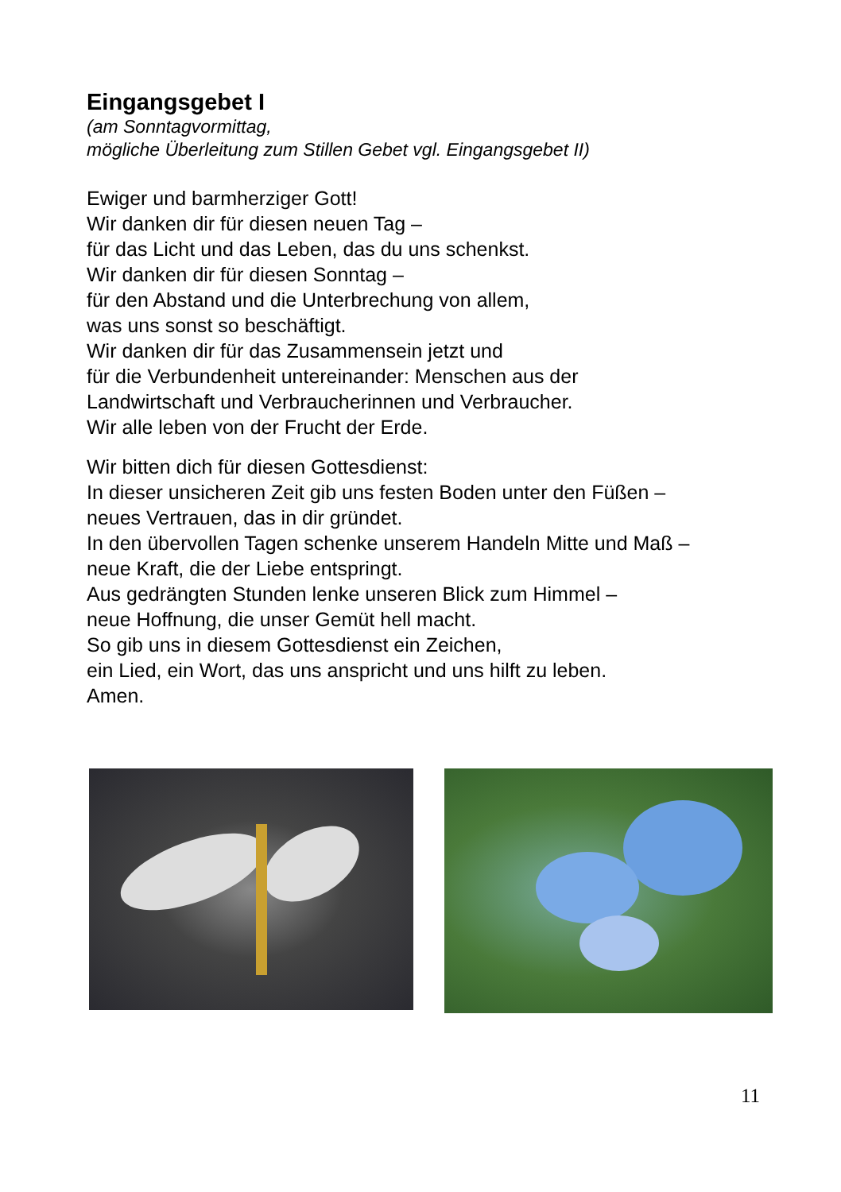Eingangsgebet I
(am Sonntagvormittag,
mögliche Überleitung zum Stillen Gebet vgl. Eingangsgebet II)
Ewiger und barmherziger Gott!
Wir danken dir für diesen neuen Tag –
für das Licht und das Leben, das du uns schenkst.
Wir danken dir für diesen Sonntag –
für den Abstand und die Unterbrechung von allem,
was uns sonst so beschäftigt.
Wir danken dir für das Zusammensein jetzt und
für die Verbundenheit untereinander: Menschen aus der
Landwirtschaft und Verbraucherinnen und Verbraucher.
Wir alle leben von der Frucht der Erde.
Wir bitten dich für diesen Gottesdienst:
In dieser unsicheren Zeit gib uns festen Boden unter den Füßen –
neues Vertrauen, das in dir gründet.
In den übervollen Tagen schenke unserem Handeln Mitte und Maß –
neue Kraft, die der Liebe entspringt.
Aus gedrängten Stunden lenke unseren Blick zum Himmel –
neue Hoffnung, die unser Gemüt hell macht.
So gib uns in diesem Gottesdienst ein Zeichen,
ein Lied, ein Wort, das uns anspricht und uns hilft zu leben.
Amen.
11